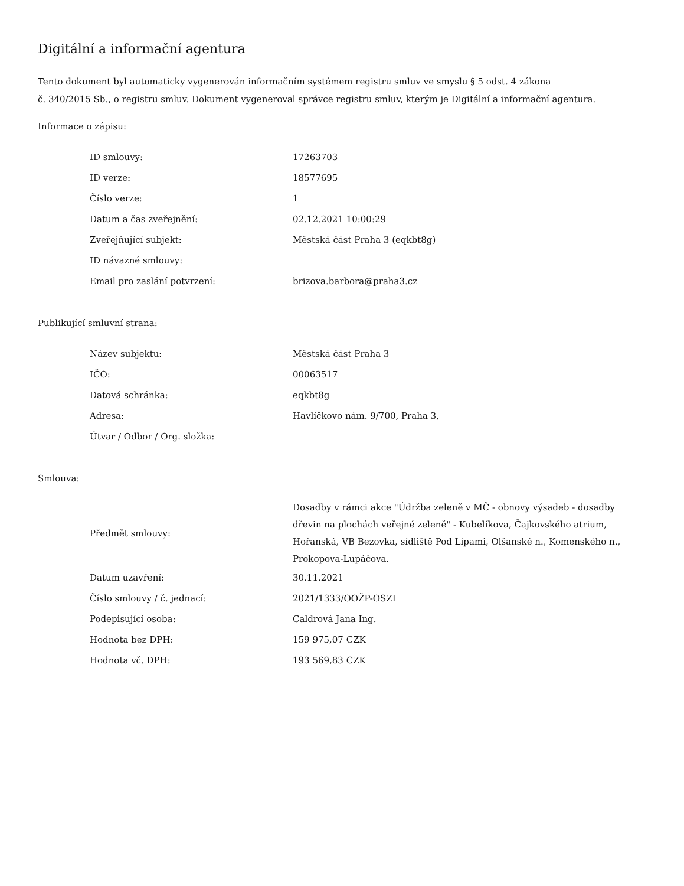Digitální a informační agentura
Tento dokument byl automaticky vygenerován informačním systémem registru smluv ve smyslu § 5 odst. 4 zákona
č. 340/2015 Sb., o registru smluv. Dokument vygeneroval správce registru smluv, kterým je Digitální a informační agentura.
Informace o zápisu:
| ID smlouvy: | 17263703 |
| ID verze: | 18577695 |
| Číslo verze: | 1 |
| Datum a čas zveřejnění: | 02.12.2021 10:00:29 |
| Zveřejňující subjekt: | Městská část Praha 3 (eqkbt8g) |
| ID návazné smlouvy: | |
| Email pro zaslání potvrzení: | brizova.barbora@praha3.cz |
Publikující smluvní strana:
| Název subjektu: | Městská část Praha 3 |
| IČO: | 00063517 |
| Datová schránka: | eqkbt8g |
| Adresa: | Havlíčkovo nám. 9/700, Praha 3, |
| Útvar / Odbor / Org. složka: | |
Smlouva:
| Předmět smlouvy: | Dosadby v rámci akce "Údržba zeleně v MČ - obnovy výsadeb - dosadby dřevin na plochách veřejné zeleně" - Kubelíkova, Čajkovského atrium, Hořanská, VB Bezovka, sídliště Pod Lipami, Olšanské n., Komenského n., Prokopova-Lupáčova. |
| Datum uzavření: | 30.11.2021 |
| Číslo smlouvy / č. jednací: | 2021/1333/OOŽP-OSZI |
| Podepisující osoba: | Caldrová Jana Ing. |
| Hodnota bez DPH: | 159 975,07 CZK |
| Hodnota vč. DPH: | 193 569,83 CZK |